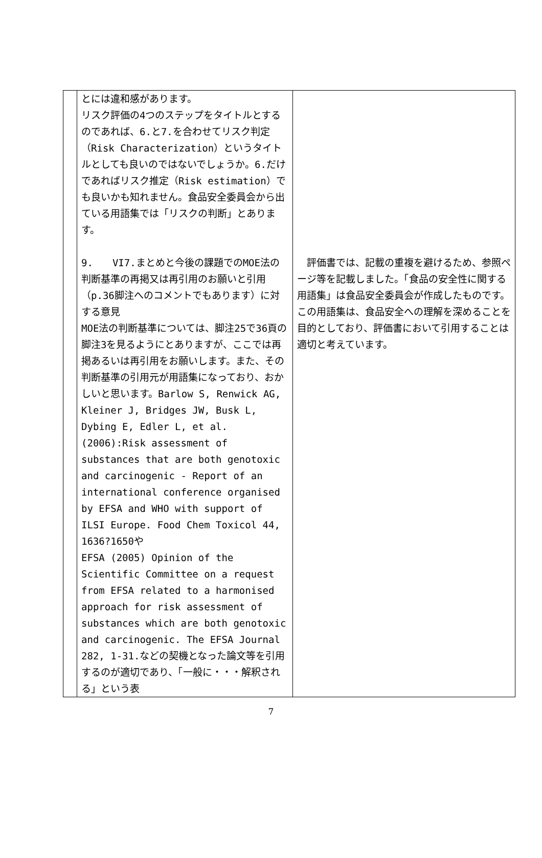| | とには違和感があります。 リスク評価の4つのステップをタイトルとするのであれば、6.と7.を合わせてリスク判定（Risk Characterization）というタイトルとしても良いのではないでしょうか。6.だけであればリスク推定（Risk estimation）でも良いかも知れません。食品安全委員会から出ている用語集では「リスクの判断」とあります。 9. VI7.まとめと今後の課題でのMOE法の判断基準の再掲又は再引用のお願いと引用（p.36脚注へのコメントでもあります）に対する意見 MOE法の判断基準については、脚注25で36頁の脚注3を見るようにとありますが、ここでは再掲あるいは再引用をお願いします。また、その判断基準の引用元が用語集になっており、おかしいと思います。Barlow S, Renwick AG, Kleiner J, Bridges JW, Busk L, Dybing E, Edler L, et al. (2006):Risk assessment of substances that are both genotoxic and carcinogenic - Report of an international conference organised by EFSA and WHO with support of ILSI Europe. Food Chem Toxicol 44, 1636?1650や EFSA (2005) Opinion of the Scientific Committee on a request from EFSA related to a harmonised approach for risk assessment of substances which are both genotoxic and carcinogenic. The EFSA Journal 282, 1-31.などの契機となった論文等を引用するのが適切であり、「一般に・・・解釈される」という表 | 評価書では、記載の重複を避けるため、参照ページ等を記載しました。「食品の安全性に関する用語集」は食品安全委員会が作成したものです。この用語集は、食品安全への理解を深めることを目的としており、評価書において引用することは適切と考えています。 |
7